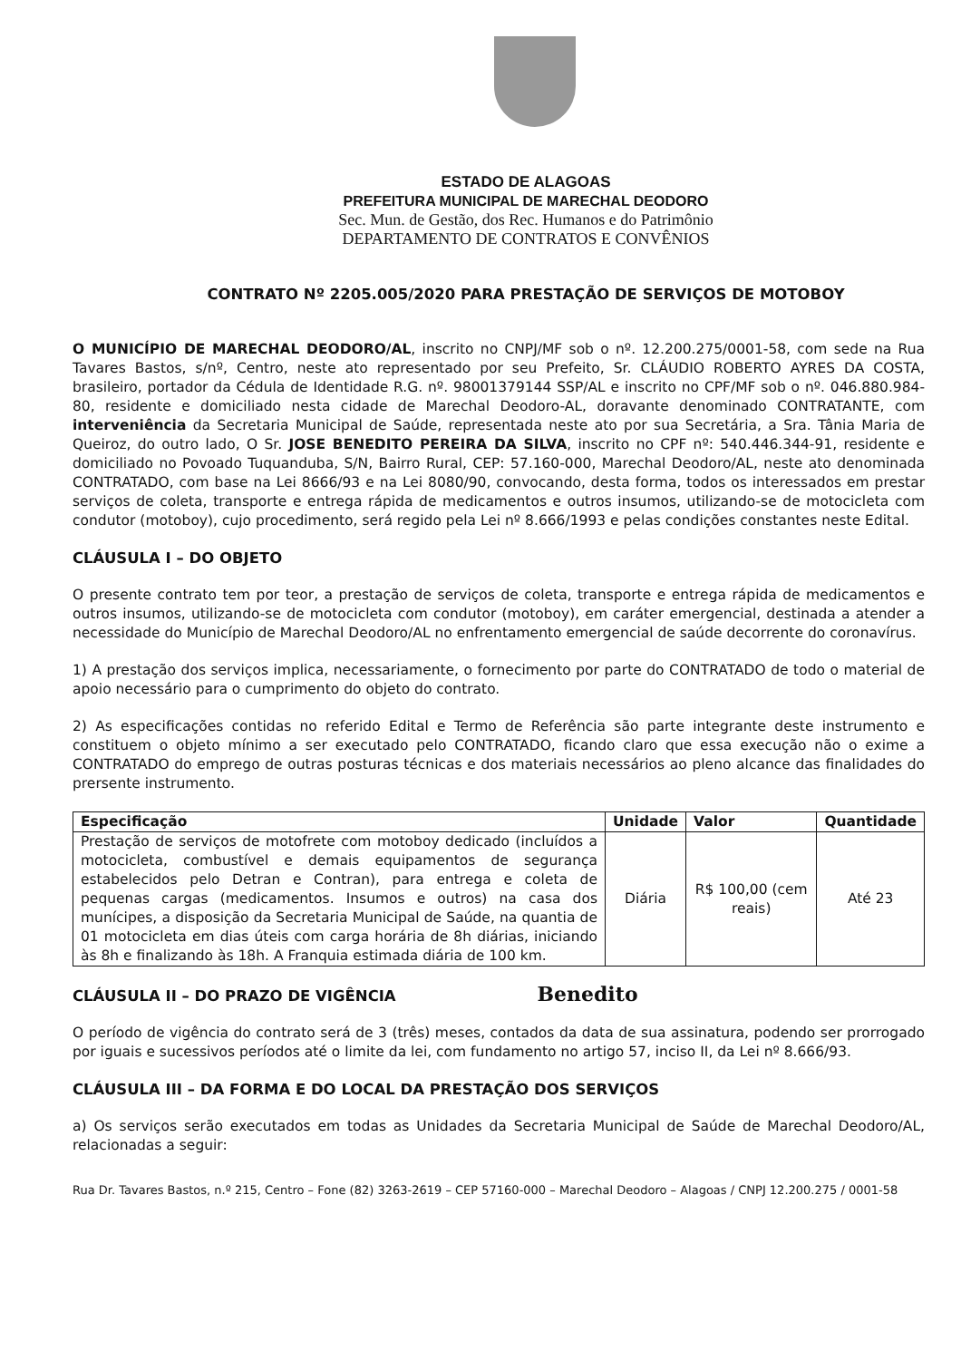ESTADO DE ALAGOAS
PREFEITURA MUNICIPAL DE MARECHAL DEODORO
Sec. Mun. de Gestão, dos Rec. Humanos e do Patrimônio
DEPARTAMENTO DE CONTRATOS E CONVÊNIOS
CONTRATO Nº 2205.005/2020 PARA PRESTAÇÃO DE SERVIÇOS DE MOTOBOY
O MUNICÍPIO DE MARECHAL DEODORO/AL, inscrito no CNPJ/MF sob o nº. 12.200.275/0001-58, com sede na Rua Tavares Bastos, s/nº, Centro, neste ato representado por seu Prefeito, Sr. CLÁUDIO ROBERTO AYRES DA COSTA, brasileiro, portador da Cédula de Identidade R.G. nº. 98001379144 SSP/AL e inscrito no CPF/MF sob o nº. 046.880.984-80, residente e domiciliado nesta cidade de Marechal Deodoro-AL, doravante denominado CONTRATANTE, com interveniência da Secretaria Municipal de Saúde, representada neste ato por sua Secretária, a Sra. Tânia Maria de Queiroz, do outro lado, O Sr. JOSE BENEDITO PEREIRA DA SILVA, inscrito no CPF nº: 540.446.344-91, residente e domiciliado no Povoado Tuquanduba, S/N, Bairro Rural, CEP: 57.160-000, Marechal Deodoro/AL, neste ato denominada CONTRATADO, com base na Lei 8666/93 e na Lei 8080/90, convocando, desta forma, todos os interessados em prestar serviços de coleta, transporte e entrega rápida de medicamentos e outros insumos, utilizando-se de motocicleta com condutor (motoboy), cujo procedimento, será regido pela Lei nº 8.666/1993 e pelas condições constantes neste Edital.
CLÁUSULA I – DO OBJETO
O presente contrato tem por teor, a prestação de serviços de coleta, transporte e entrega rápida de medicamentos e outros insumos, utilizando-se de motocicleta com condutor (motoboy), em caráter emergencial, destinada a atender a necessidade do Município de Marechal Deodoro/AL no enfrentamento emergencial de saúde decorrente do coronavírus.
1) A prestação dos serviços implica, necessariamente, o fornecimento por parte do CONTRATADO de todo o material de apoio necessário para o cumprimento do objeto do contrato.
2) As especificações contidas no referido Edital e Termo de Referência são parte integrante deste instrumento e constituem o objeto mínimo a ser executado pelo CONTRATADO, ficando claro que essa execução não o exime a CONTRATADO do emprego de outras posturas técnicas e dos materiais necessários ao pleno alcance das finalidades do prersente instrumento.
| Especificação | Unidade | Valor | Quantidade |
| --- | --- | --- | --- |
| Prestação de serviços de motofrete com motoboy dedicado (incluídos a motocicleta, combustível e demais equipamentos de segurança estabelecidos pelo Detran e Contran), para entrega e coleta de pequenas cargas (medicamentos. Insumos e outros) na casa dos munícipes, a disposição da Secretaria Municipal de Saúde, na quantia de 01 motocicleta em dias úteis com carga horária de 8h diárias, iniciando às 8h e finalizando às 18h. A Franquia estimada diária de 100 km. | Diária | R$ 100,00 (cem reais) | Até 23 |
CLÁUSULA II – DO PRAZO DE VIGÊNCIA Benedito
O período de vigência do contrato será de 3 (três) meses, contados da data de sua assinatura, podendo ser prorrogado por iguais e sucessivos períodos até o limite da lei, com fundamento no artigo 57, inciso II, da Lei nº 8.666/93.
CLÁUSULA III – DA FORMA E DO LOCAL DA PRESTAÇÃO DOS SERVIÇOS
a) Os serviços serão executados em todas as Unidades da Secretaria Municipal de Saúde de Marechal Deodoro/AL, relacionadas a seguir:
Rua Dr. Tavares Bastos, n.º 215, Centro – Fone (82) 3263-2619 – CEP 57160-000 – Marechal Deodoro – Alagoas / CNPJ 12.200.275 / 0001-58